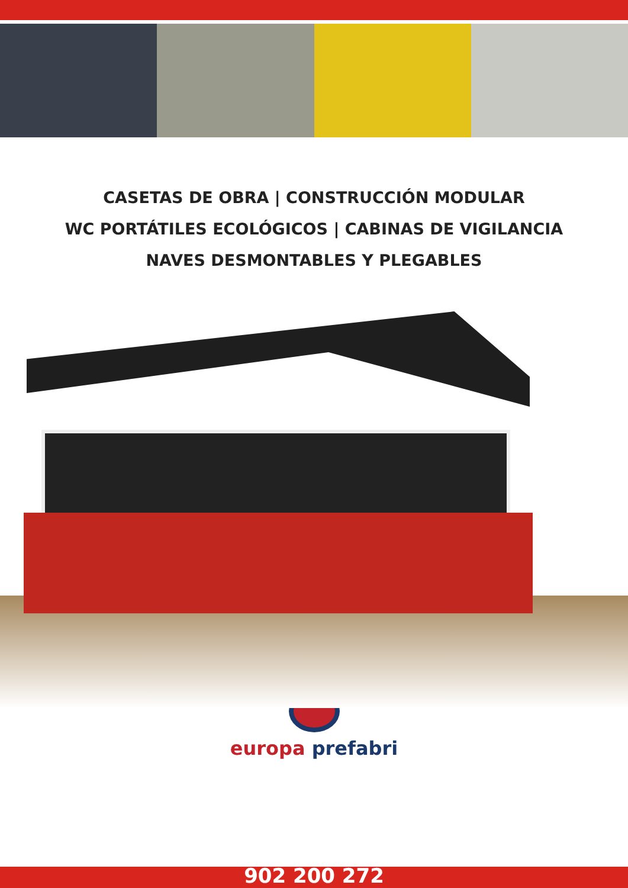CASETAS DE OBRA | CONSTRUCCIÓN MODULAR
WC PORTÁTILES ECOLÓGICOS | CABINAS DE VIGILANCIA
NAVES DESMONTABLES Y PLEGABLES
europa prefabri
902 200 272